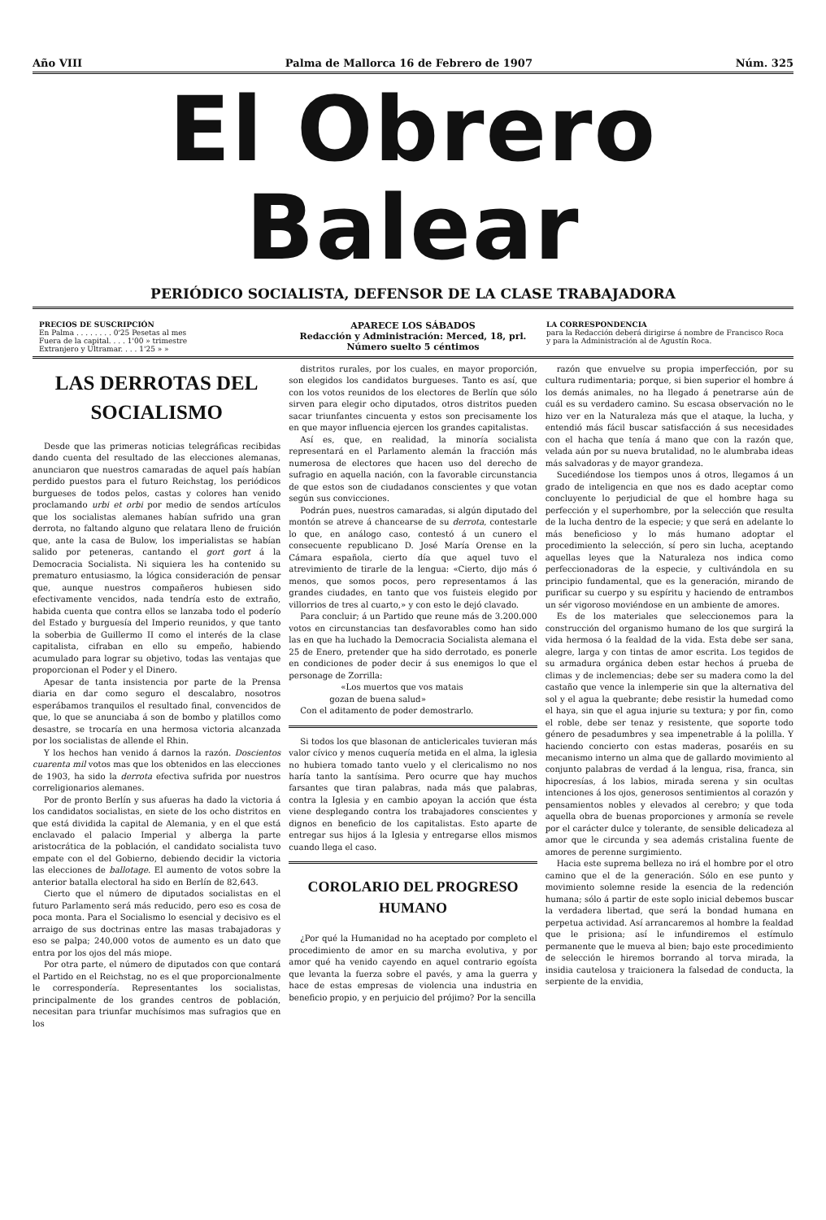Año VIII Palma de Mallorca 16 de Febrero de 1907 Núm. 325
El Obrero Balear
PERIÓDICO SOCIALISTA, DEFENSOR DE LA CLASE TRABAJADORA
PRECIOS DE SUSCRIPCIÓN
En Palma . . . . . . . . 0'25 Pesetas al mes
Fuera de la capital. . . . 1'00 » trimestre
Extranjero y Ultramar. . . . 1'25 » »
APARECE LOS SÁBADOS
Redacción y Administración: Merced, 18, prl.
Número suelto 5 céntimos
LA CORRESPONDENCIA
para la Redacción deberá dirigirse á nombre de Francisco Roca y para la Administración al de Agustín Roca.
LAS DERROTAS DEL SOCIALISMO
Desde que las primeras noticias telegráficas recibidas dando cuenta del resultado de las elecciones alemanas, anunciaron que nuestros camaradas de aquel país habían perdido puestos para el futuro Reichstag, los periódicos burgueses de todos pelos, castas y colores han venido proclamando urbi et orbi por medio de sendos artículos que los socialistas alemanes habían sufrido una gran derrota, no faltando alguno que relatara lleno de fruición que, ante la casa de Bulow, los imperialistas se habían salido por peteneras, cantando el gort gort á la Democracia Socialista. Ni siquiera les ha contenido su prematuro entusiasmo, la lógica consideración de pensar que, aunque nuestros compañeros hubiesen sido efectivamente vencidos, nada tendría esto de extraño, habida cuenta que contra ellos se lanzaba todo el poderío del Estado y burguesía del Imperio reunidos, y que tanto la soberbia de Guillermo II como el interés de la clase capitalista, cifraban en ello su empeño, habiendo acumulado para lograr su objetivo, todas las ventajas que proporcionan el Poder y el Dinero.
Apesar de tanta insistencia por parte de la Prensa diaria en dar como seguro el descalabro, nosotros esperábamos tranquilos el resultado final, convencidos de que, lo que se anunciaba á son de bombo y platillos como desastre, se trocaría en una hermosa victoria alcanzada por los socialistas de allende el Rhin.
Y los hechos han venido á darnos la razón. Doscientos cuarenta mil votos mas que los obtenidos en las elecciones de 1903, ha sido la derrota efectiva sufrida por nuestros correligionarios alemanes.
Por de pronto Berlín y sus afueras ha dado la victoria á los candidatos socialistas, en siete de los ocho distritos en que está dividida la capital de Alemania, y en el que está enclavado el palacio Imperial y alberga la parte aristocrática de la población, el candidato socialista tuvo empate con el del Gobierno, debiendo decidir la victoria las elecciones de ballotage. El aumento de votos sobre la anterior batalla electoral ha sido en Berlín de 82,643.
Cierto que el número de diputados socialistas en el futuro Parlamento será más reducido, pero eso es cosa de poca monta. Para el Socialismo lo esencial y decisivo es el arraigo de sus doctrinas entre las masas trabajadoras y eso se palpa; 240,000 votos de aumento es un dato que entra por los ojos del más miope.
Por otra parte, el número de diputados con que contará el Partido en el Reichstag, no es el que proporcionalmente le correspondería. Representantes los socialistas, principalmente de los grandes centros de población, necesitan para triunfar muchísimos mas sufragios que en los
distritos rurales, por los cuales, en mayor proporción, son elegidos los candidatos burgueses. Tanto es así, que con los votos reunidos de los electores de Berlín que sólo sirven para elegir ocho diputados, otros distritos pueden sacar triunfantes cincuenta y estos son precisamente los en que mayor influencia ejercen los grandes capitalistas.
Así es, que, en realidad, la minoría socialista representará en el Parlamento alemán la fracción más numerosa de electores que hacen uso del derecho de sufragio en aquella nación, con la favorable circunstancia de que estos son de ciudadanos conscientes y que votan según sus convicciones.
Podrán pues, nuestros camaradas, si algún diputado del montón se atreve á chancearse de su derrota, contestarle lo que, en análogo caso, contestó á un cunero el consecuente republicano D. José María Orense en la Cámara española, cierto día que aquel tuvo el atrevimiento de tirarle de la lengua: «Cierto, dijo más ó menos, que somos pocos, pero representamos á las grandes ciudades, en tanto que vos fuisteis elegido por villorrios de tres al cuarto,» y con esto le dejó clavado.
Para concluir; á un Partido que reune más de 3.200.000 votos en circunstancias tan desfavorables como han sido las en que ha luchado la Democracia Socialista alemana el 25 de Enero, pretender que ha sido derrotado, es ponerle en condiciones de poder decir á sus enemigos lo que el personage de Zorrilla:
«Los muertos que vos matais
gozan de buena salud»
Con el aditamento de poder demostrarlo.
Si todos los que blasonan de anticlericales tuvieran más valor cívico y menos cuquería metida en el alma, la iglesia no hubiera tomado tanto vuelo y el clericalismo no nos haría tanto la santísima. Pero ocurre que hay muchos farsantes que tiran palabras, nada más que palabras, contra la Iglesia y en cambio apoyan la acción que ésta viene desplegando contra los trabajadores conscientes y dignos en beneficio de los capitalistas. Esto aparte de entregar sus hijos á la Iglesia y entregarse ellos mismos cuando llega el caso.
COROLARIO DEL PROGRESO HUMANO
¿Por qué la Humanidad no ha aceptado por completo el procedimiento de amor en su marcha evolutiva, y por amor qué ha venido cayendo en aquel contrario egoísta que levanta la fuerza sobre el pavés, y ama la guerra y hace de estas empresas de violencia una industria en beneficio propio, y en perjuicio del prójimo? Por la sencilla
razón que envuelve su propia imperfección, por su cultura rudimentaria; porque, si bien superior el hombre á los demás animales, no ha llegado á penetrarse aún de cuál es su verdadero camino. Su escasa observación no le hizo ver en la Naturaleza más que el ataque, la lucha, y entendió más fácil buscar satisfacción á sus necesidades con el hacha que tenía á mano que con la razón que, velada aún por su nueva brutalidad, no le alumbraba ideas más salvadoras y de mayor grandeza.
Sucediéndose los tiempos unos á otros, llegamos á un grado de inteligencia en que nos es dado aceptar como concluyente lo perjudicial de que el hombre haga su perfección y el superhombre, por la selección que resulta de la lucha dentro de la especie; y que será en adelante lo más beneficioso y lo más humano adoptar el procedimiento la selección, sí pero sin lucha, aceptando aquellas leyes que la Naturaleza nos indica como perfeccionadoras de la especie, y cultivándola en su principio fundamental, que es la generación, mirando de purificar su cuerpo y su espíritu y haciendo de entrambos un sér vigoroso moviéndose en un ambiente de amores.
Es de los materiales que seleccionemos para la construcción del organismo humano de los que surgirá la vida hermosa ó la fealdad de la vida. Esta debe ser sana, alegre, larga y con tintas de amor escrita. Los tegidos de su armadura orgánica deben estar hechos á prueba de climas y de inclemencias; debe ser su madera como la del castaño que vence la inlemperie sin que la alternativa del sol y el agua la quebrante; debe resistir la humedad como el haya, sin que el agua injurie su textura; y por fin, como el roble, debe ser tenaz y resistente, que soporte todo género de pesadumbres y sea impenetrable á la polilla. Y haciendo concierto con estas maderas, posaréis en su mecanismo interno un alma que de gallardo movimiento al conjunto palabras de verdad á la lengua, risa, franca, sin hipocresías, á los labios, mirada serena y sin ocultas intenciones á los ojos, generosos sentimientos al corazón y pensamientos nobles y elevados al cerebro; y que toda aquella obra de buenas proporciones y armonía se revele por el carácter dulce y tolerante, de sensible delicadeza al amor que le circunda y sea además cristalina fuente de amores de perenne surgimiento.
Hacia este suprema belleza no irá el hombre por el otro camino que el de la generación. Sólo en ese punto y movimiento solemne reside la esencia de la redención humana; sólo á partir de este soplo inicial debemos buscar la verdadera libertad, que será la bondad humana en perpetua actividad. Así arrancaremos al hombre la fealdad que le prisiona; así le infundiremos el estímulo permanente que le mueva al bien; bajo este procedimiento de selección le hiremos borrando al torva mirada, la insidia cautelosa y traicionera la falsedad de conducta, la serpiente de la envidia,